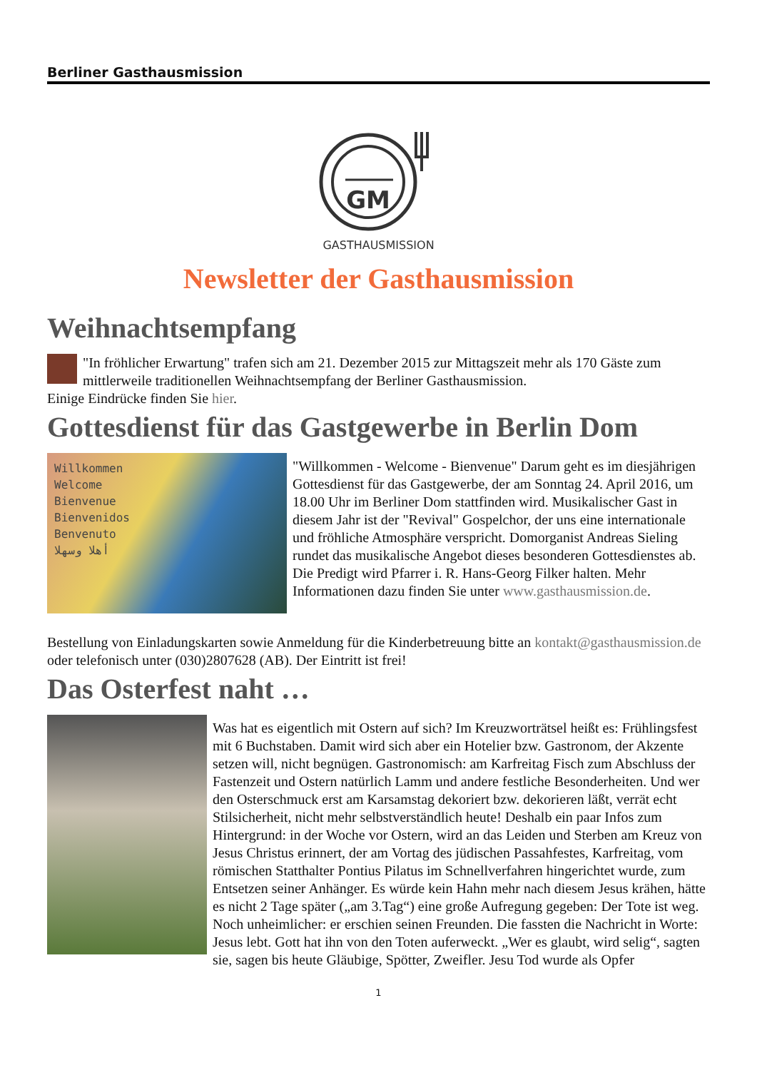Berliner Gasthausmission
GM
GASTHAUSMISSION
Newsletter der Gasthausmission
Weihnachtsempfang
"In fröhlicher Erwartung" trafen sich am 21. Dezember 2015 zur Mittagszeit mehr als 170 Gäste zum mittlerweile traditionellen Weihnachtsempfang der Berliner Gasthausmission.
Einige Eindrücke finden Sie hier.
Gottesdienst für das Gastgewerbe in Berlin Dom
Willkommen
Welcome
Bienvenue
Bienvenidos
Benvenuto
أهلا وسهلا
"Willkommen - Welcome - Bienvenue" Darum geht es im diesjährigen Gottesdienst für das Gastgewerbe, der am Sonntag 24. April 2016, um 18.00 Uhr im Berliner Dom stattfinden wird. Musikalischer Gast in diesem Jahr ist der "Revival" Gospelchor, der uns eine internationale und fröhliche Atmosphäre verspricht. Domorganist Andreas Sieling rundet das musikalische Angebot dieses besonderen Gottesdienstes ab. Die Predigt wird Pfarrer i. R. Hans-Georg Filker halten. Mehr Informationen dazu finden Sie unter www.gasthausmission.de.
Bestellung von Einladungskarten sowie Anmeldung für die Kinderbetreuung bitte an kontakt@gasthausmission.de oder telefonisch unter (030)2807628 (AB). Der Eintritt ist frei!
Das Osterfest naht …
Was hat es eigentlich mit Ostern auf sich? Im Kreuzworträtsel heißt es: Frühlingsfest mit 6 Buchstaben. Damit wird sich aber ein Hotelier bzw. Gastronom, der Akzente setzen will, nicht begnügen. Gastronomisch: am Karfreitag Fisch zum Abschluss der Fastenzeit und Ostern natürlich Lamm und andere festliche Besonderheiten. Und wer den Osterschmuck erst am Karsamstag dekoriert bzw. dekorieren läßt, verrät echt Stilsicherheit, nicht mehr selbstverständlich heute! Deshalb ein paar Infos zum Hintergrund: in der Woche vor Ostern, wird an das Leiden und Sterben am Kreuz von Jesus Christus erinnert, der am Vortag des jüdischen Passahfestes, Karfreitag, vom römischen Statthalter Pontius Pilatus im Schnellverfahren hingerichtet wurde, zum Entsetzen seiner Anhänger. Es würde kein Hahn mehr nach diesem Jesus krähen, hätte es nicht 2 Tage später („am 3.Tag“) eine große Aufregung gegeben: Der Tote ist weg. Noch unheimlicher: er erschien seinen Freunden. Die fassten die Nachricht in Worte: Jesus lebt. Gott hat ihn von den Toten auferweckt. „Wer es glaubt, wird selig“, sagten sie, sagen bis heute Gläubige, Spötter, Zweifler. Jesu Tod wurde als Opfer
1